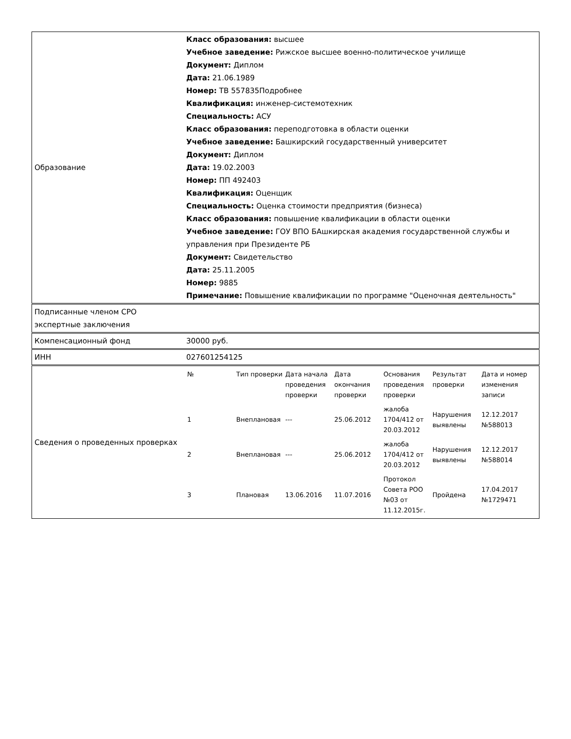| Образование | Класс образования: высшее Учебное заведение: Рижское высшее военно-политическое училище Документ: Диплом Дата: 21.06.1989 Номер: ТВ 557835Подробнее Квалификация: инженер-системотехник Специальность: АСУ Класс образования: переподготовка в области оценки Учебное заведение: Башкирский государственный университет Документ: Диплом Дата: 19.02.2003 Номер: ПП 492403 Квалификация: Оценщик Специальность: Оценка стоимости предприятия (бизнеса) Класс образования: повышение квалификации в области оценки Учебное заведение: ГОУ ВПО БАшкирская академия государственной службы и управления при Президенте РБ Документ: Свидетельство Дата: 25.11.2005 Номер: 9885 Примечание: Повышение квалификации по программе "Оценочная деятельность" |
| Подписанные членом СРО экспертные заключения | |
| Компенсационный фонд | 30000 руб. |
| ИНН | 027601254125 |
| Сведения о проведенных проверках | / № / Тип проверки / Дата начала проведения проверки / Дата окончания проверки / Основания проведения проверки / Результат проверки / Дата и номер изменения записи / / --- / --- / --- / --- / --- / --- / --- / / 1 / Внеплановая / --- / 25.06.2012 / жалоба 1704/412 от 20.03.2012 / Нарушения выявлены / 12.12.2017 №588013 / / 2 / Внеплановая / --- / 25.06.2012 / жалоба 1704/412 от 20.03.2012 / Нарушения выявлены / 12.12.2017 №588014 / / 3 / Плановая / 13.06.2016 / 11.07.2016 / Протокол Совета РОО №03 от 11.12.2015г. / Пройдена / 17.04.2017 №1729471 / |